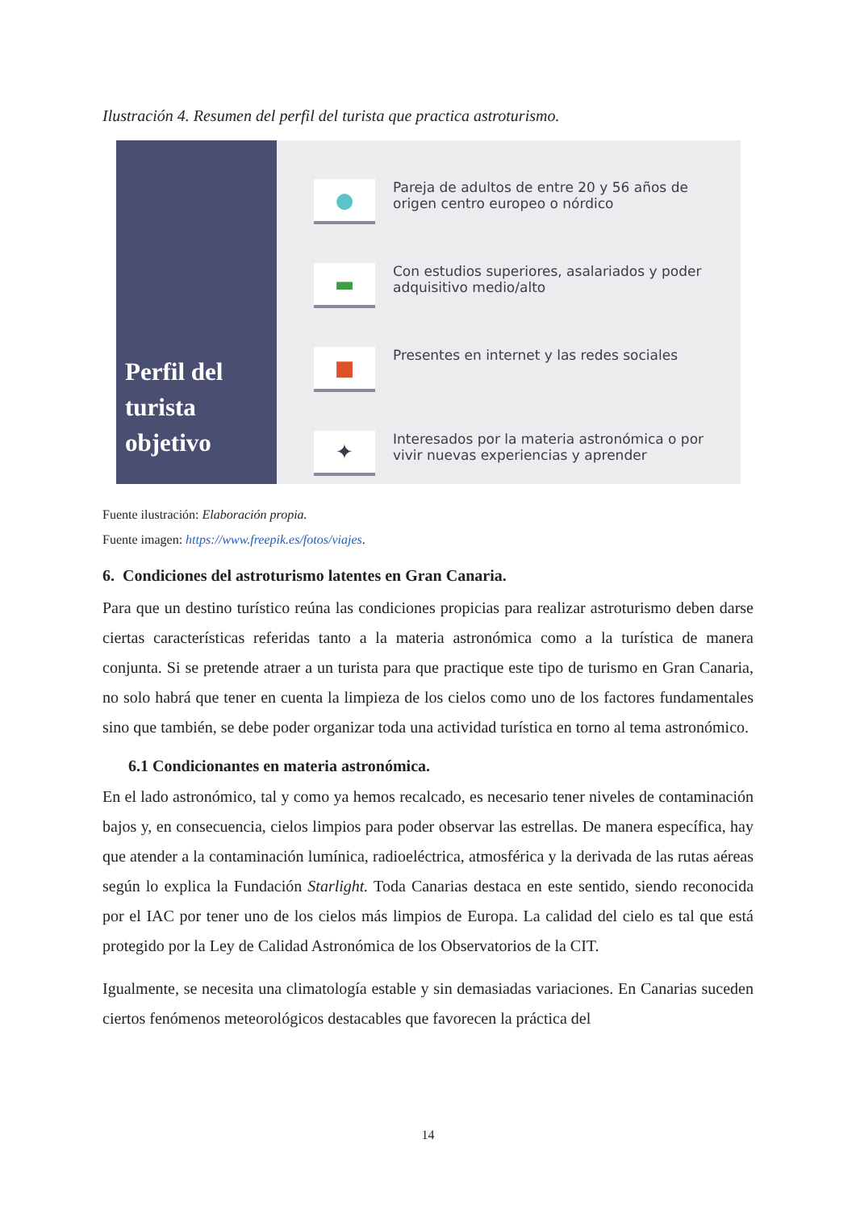Ilustración 4. Resumen del perfil del turista que practica astroturismo.
Perfil del turista objetivo
●
Pareja de adultos de entre 20 y 56 años de origen centro europeo o nórdico
▬
Con estudios superiores, asalariados y poder adquisitivo medio/alto
■
Presentes en internet y las redes sociales
✦
Interesados por la materia astronómica o por vivir nuevas experiencias y aprender
Fuente ilustración: Elaboración propia.
Fuente imagen: https://www.freepik.es/fotos/viajes.
6. Condiciones del astroturismo latentes en Gran Canaria.
Para que un destino turístico reúna las condiciones propicias para realizar astroturismo deben darse ciertas características referidas tanto a la materia astronómica como a la turística de manera conjunta. Si se pretende atraer a un turista para que practique este tipo de turismo en Gran Canaria, no solo habrá que tener en cuenta la limpieza de los cielos como uno de los factores fundamentales sino que también, se debe poder organizar toda una actividad turística en torno al tema astronómico.
6.1 Condicionantes en materia astronómica.
En el lado astronómico, tal y como ya hemos recalcado, es necesario tener niveles de contaminación bajos y, en consecuencia, cielos limpios para poder observar las estrellas. De manera específica, hay que atender a la contaminación lumínica, radioeléctrica, atmosférica y la derivada de las rutas aéreas según lo explica la Fundación Starlight. Toda Canarias destaca en este sentido, siendo reconocida por el IAC por tener uno de los cielos más limpios de Europa. La calidad del cielo es tal que está protegido por la Ley de Calidad Astronómica de los Observatorios de la CIT.
Igualmente, se necesita una climatología estable y sin demasiadas variaciones. En Canarias suceden ciertos fenómenos meteorológicos destacables que favorecen la práctica del
14